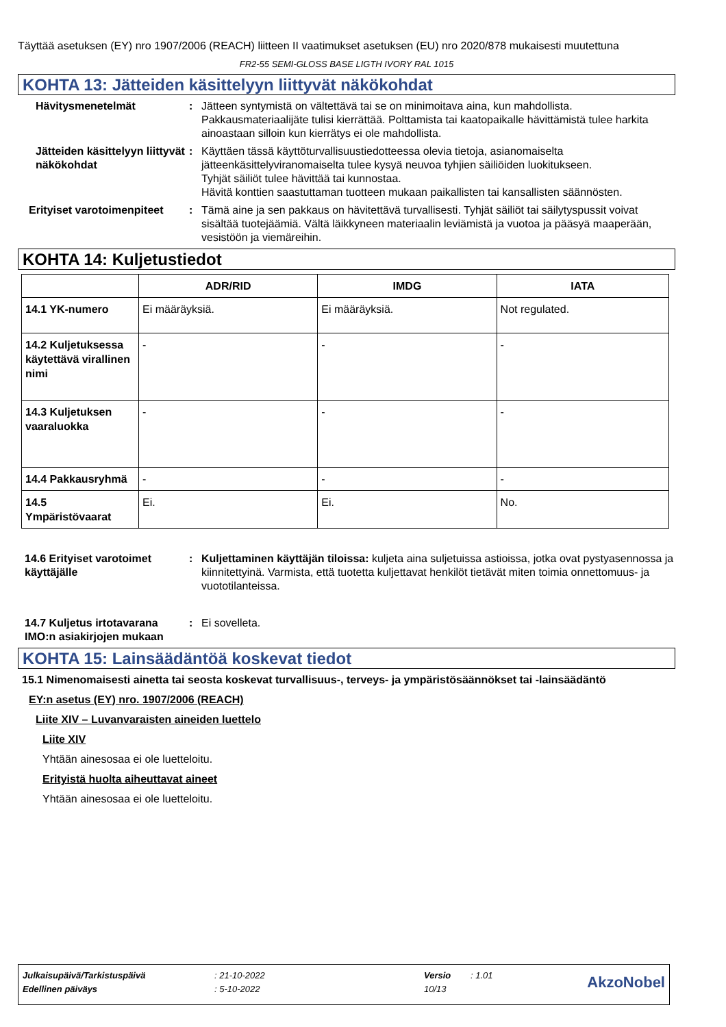Täyttää asetuksen (EY) nro 1907/2006 (REACH) liitteen II vaatimukset asetuksen (EU) nro 2020/878 mukaisesti muutettuna
FR2-55 SEMI-GLOSS BASE LIGTH IVORY RAL 1015
KOHTA 13: Jätteiden käsittelyyn liittyvät näkökohdat
Hävitysmenetelmät : Jätteen syntymistä on vältettävä tai se on minimoitava aina, kun mahdollista. Pakkausmateriaalijäte tulisi kierrättää. Polttamista tai kaatopaikalle hävittämistä tulee harkita ainoastaan silloin kun kierrätys ei ole mahdollista.
Jätteiden käsittelyyn liittyvät näkökohdat
: Käyttäen tässä käyttöturvallisuustiedotteessa olevia tietoja, asianomaiselta jätteenkäsittelyviranomaiselta tulee kysyä neuvoa tyhjien säiliöiden luokitukseen.
Tyhjät säiliöt tulee hävittää tai kunnostaa.
Hävitä konttien saastuttaman tuotteen mukaan paikallisten tai kansallisten säännösten.
Erityiset varotoimenpiteet
: Tämä aine ja sen pakkaus on hävitettävä turvallisesti. Tyhjät säiliöt tai säilytyspussit voivat sisältää tuotejäämiä. Vältä läikkyneen materiaalin leviämistä ja vuotoa ja pääsyä maaperään, vesistöön ja viemäreihin.
KOHTA 14: Kuljetustiedot
| | ADR/RID | IMDG | IATA |
| --- | --- | --- | --- |
| 14.1 YK-numero | Ei määräyksiä. | Ei määräyksiä. | Not regulated. |
| 14.2 Kuljetuksessa käytettävä virallinen nimi | - | - | - |
| 14.3 Kuljetuksen vaaraluokka | - | - | - |
| 14.4 Pakkausryhmä | - | - | - |
| 14.5 Ympäristövaarat | Ei. | Ei. | No. |
14.6 Erityiset varotoimet käyttäjälle
: Kuljettaminen käyttäjän tiloissa: kuljeta aina suljetuissa astioissa, jotka ovat pystyasennossa ja kiinnitettyinä. Varmista, että tuotetta kuljettavat henkilöt tietävät miten toimia onnettomuus- ja vuototilanteissa.
14.7 Kuljetus irtotavarana IMO:n asiakirjojen mukaan
: Ei sovelleta.
KOHTA 15: Lainsäädäntöä koskevat tiedot
15.1 Nimenomaisesti ainetta tai seosta koskevat turvallisuus-, terveys- ja ympäristösäännökset tai -lainsäädäntö
EY:n asetus (EY) nro. 1907/2006 (REACH)
Liite XIV – Luvanvaraisten aineiden luettelo
Liite XIV
Yhtään ainesosaa ei ole luetteloitu.
Erityistä huolta aiheuttavat aineet
Yhtään ainesosaa ei ole luetteloitu.
| Julkaisupäivä/Tarkistuspäivä | : 21-10-2022 | Versio | : 1.01 | AkzoNobel |
| Edellinen päiväys | : 5-10-2022 | 10/13 | | |